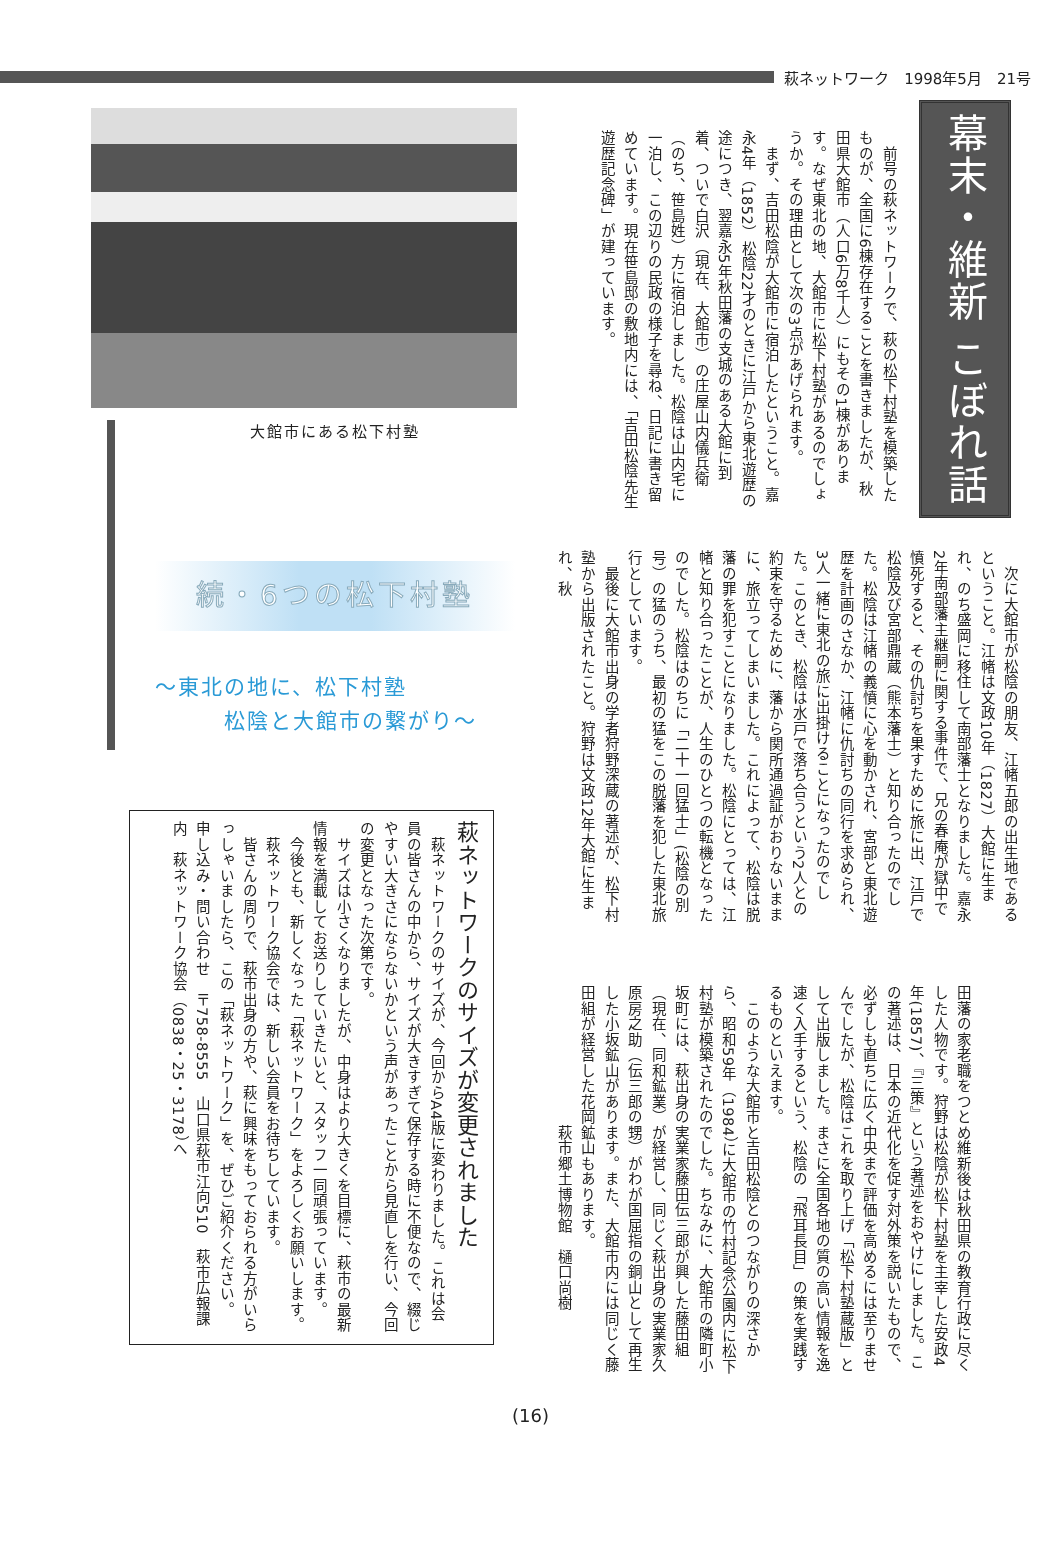萩ネットワーク　1998年5月　21号
幕末・維新 こぼれ話
　前号の萩ネットワークで、萩の松下村塾を模築したものが、全国に6棟存在することを書きましたが、秋田県大館市（人口6万8千人）にもその1棟があります。なぜ東北の地、大館市に松下村塾があるのでしょうか。その理由として次の3点があげられます。
　まず、吉田松陰が大館市に宿泊したということ。嘉永4年（1852）松陰22才のときに江戸から東北遊歴の途につき、翌嘉永5年秋田藩の支城のある大館に到着、ついで白沢（現在、大館市）の庄屋山内儀兵衛（のち、笹島姓）方に宿泊しました。松陰は山内宅に一泊し、この辺りの民政の様子を尋ね、日記に書き留めています。現在笹島邸の敷地内には、「吉田松陰先生遊歴記念碑」が建っています。
　次に大館市が松陰の朋友、江帾五郎の出生地であるということ。江帾は文政10年（1827）大館に生まれ、のち盛岡に移住して南部藩士となりました。嘉永2年南部藩主継嗣に関する事件で、兄の春庵が獄中で憤死すると、その仇討ちを果すために旅に出、江戸で松陰及び宮部鼎蔵（熊本藩士）と知り合ったのでした。松陰は江帾の義憤に心を動かされ、宮部と東北遊歴を計画のさなか、江帾に仇討ちの同行を求められ、3人一緒に東北の旅に出掛けることになったのでした。このとき、松陰は水戸で落ち合うという2人との約束を守るために、藩から関所通過証がおりないままに、旅立ってしまいました。これによって、松陰は脱藩の罪を犯すことになりました。松陰にとっては、江帾と知り合ったことが、人生のひとつの転機となったのでした。松陰はのちに「二十一回猛士」(松陰の別号）の猛のうち、最初の猛をこの脱藩を犯した東北旅行としています。
　最後に大館市出身の学者狩野深蔵の著述が、松下村塾から出版されたこと。狩野は文政12年大館に生まれ、秋
田藩の家老職をつとめ維新後は秋田県の教育行政に尽くした人物です。狩野は松陰が松下村塾を主宰した安政4年(1857)、『三策』という著述をおやけにしました。この著述は、日本の近代化を促す対外策を説いたもので、必ずしも直ちに広く中央まで評価を高めるには至りませんでしたが、松陰はこれを取り上げ「松下村塾蔵版」として出版しました。まさに全国各地の質の高い情報を逸速く入手するという、松陰の「飛耳長目」の策を実践するものといえます。
　このような大館市と吉田松陰とのつながりの深さから、昭和59年（1984）に大館市の竹村記念公園内に松下村塾が模築されたのでした。ちなみに、大館市の隣町小坂町には、萩出身の実業家藤田伝三郎が興した藤田組（現在、同和鉱業）が経営し、同じく萩出身の実業家久原房之助（伝三郎の甥）がわが国屈指の銅山として再生した小坂鉱山があります。また、大館市内には同じく藤田組が経営した花岡鉱山もあります。
　　　　　　　　　萩市郷土博物館　樋口尚樹
大館市にある松下村塾
続・6つの松下村塾
～東北の地に、松下村塾
　　　松陰と大館市の繋がり～
萩ネットワークのサイズが変更されました
　萩ネットワークのサイズが、今回からA4版に変わりました。これは会員の皆さんの中から、サイズが大きすぎて保存する時に不便なので、綴じやすい大きさにならないかという声があったことから見直しを行い、今回の変更となった次第です。
　サイズは小さくなりましたが、中身はより大きくを目標に、萩市の最新情報を満載してお送りしていきたいと、スタッフ一同頑張っています。
　今後とも、新しくなった「萩ネットワーク」をよろしくお願いします。
　萩ネットワーク協会では、新しい会員をお待ちしています。
　皆さんの周りで、萩市出身の方や、萩に興味をもっておられる方がいらっしゃいましたら、この「萩ネットワーク」を、ぜひご紹介ください。
申し込み・問い合わせ　〒758-8555　山口県萩市江向510　萩市広報課内　萩ネットワーク協会（0838・25・3178）へ
(16)